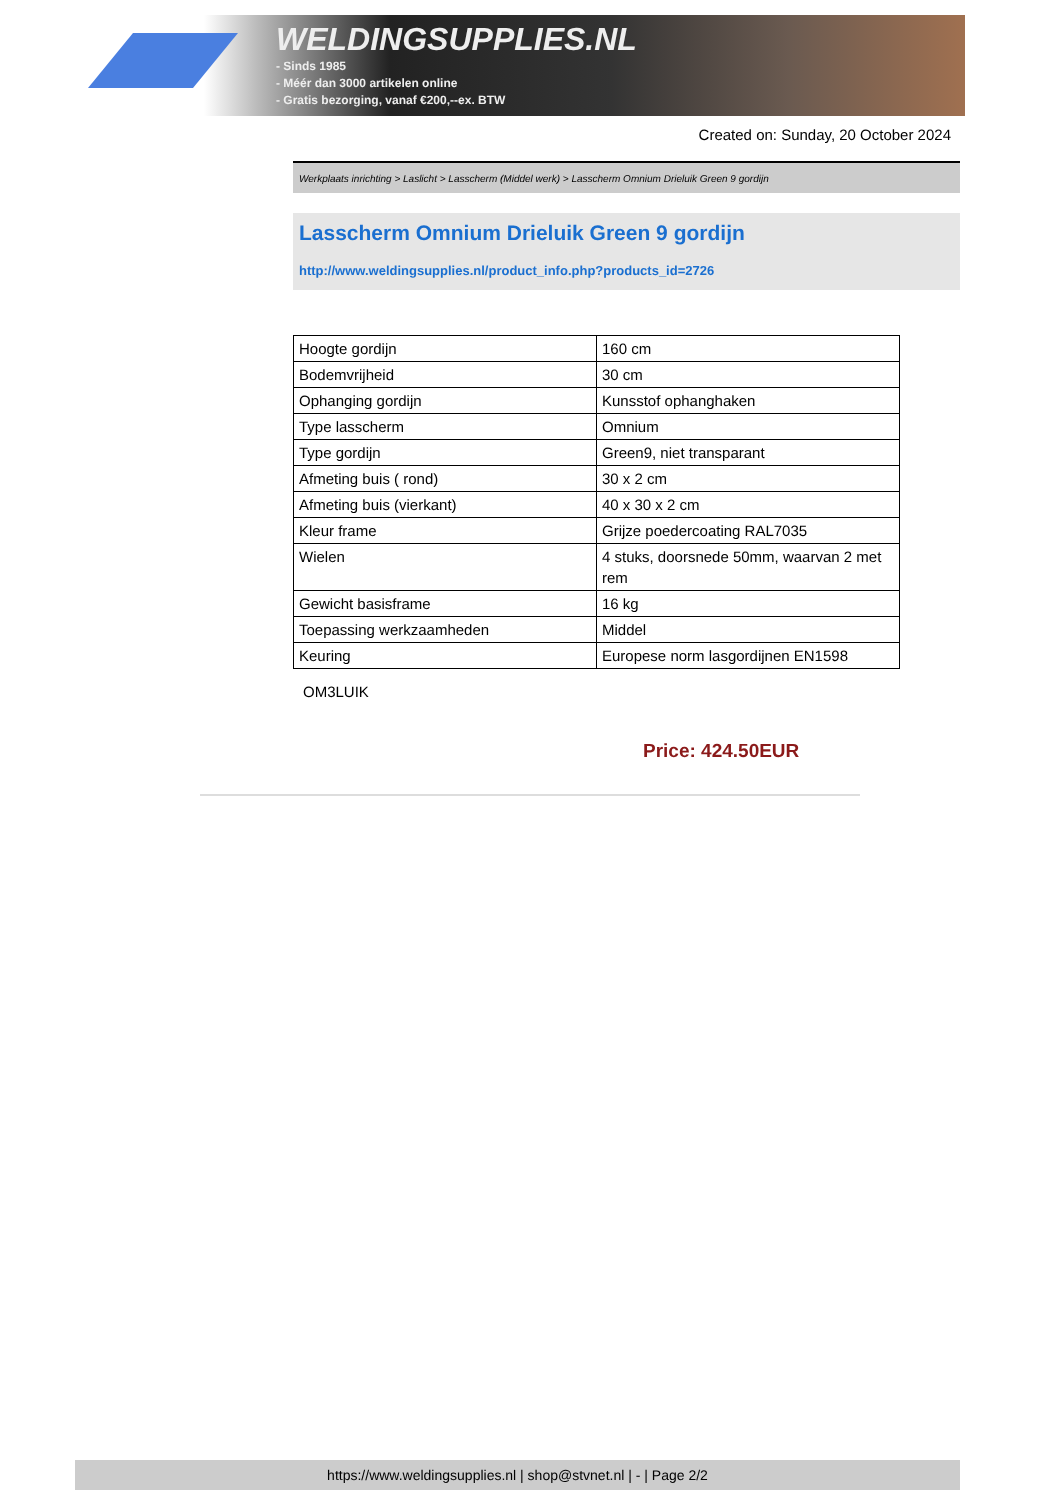WELDINGSUPPLIES.NL
- Sinds 1985
- Méér dan 3000 artikelen online
- Gratis bezorging, vanaf €200,--ex. BTW
Created on: Sunday, 20 October 2024
Werkplaats inrichting > Laslicht > Lasscherm (Middel werk) > Lasscherm Omnium Drieluik Green 9 gordijn
Lasscherm Omnium Drieluik Green 9 gordijn
http://www.weldingsupplies.nl/product_info.php?products_id=2726
| Hoogte gordijn | 160 cm |
| Bodemvrijheid | 30 cm |
| Ophanging gordijn | Kunsstof ophanghaken |
| Type lasscherm | Omnium |
| Type gordijn | Green9, niet transparant |
| Afmeting buis ( rond) | 30 x 2 cm |
| Afmeting buis (vierkant) | 40 x 30 x 2 cm |
| Kleur frame | Grijze poedercoating RAL7035 |
| Wielen | 4 stuks, doorsnede 50mm, waarvan 2 met rem |
| Gewicht basisframe | 16 kg |
| Toepassing werkzaamheden | Middel |
| Keuring | Europese norm lasgordijnen EN1598 |
OM3LUIK
Price: 424.50EUR
https://www.weldingsupplies.nl | shop@stvnet.nl | - | Page 2/2